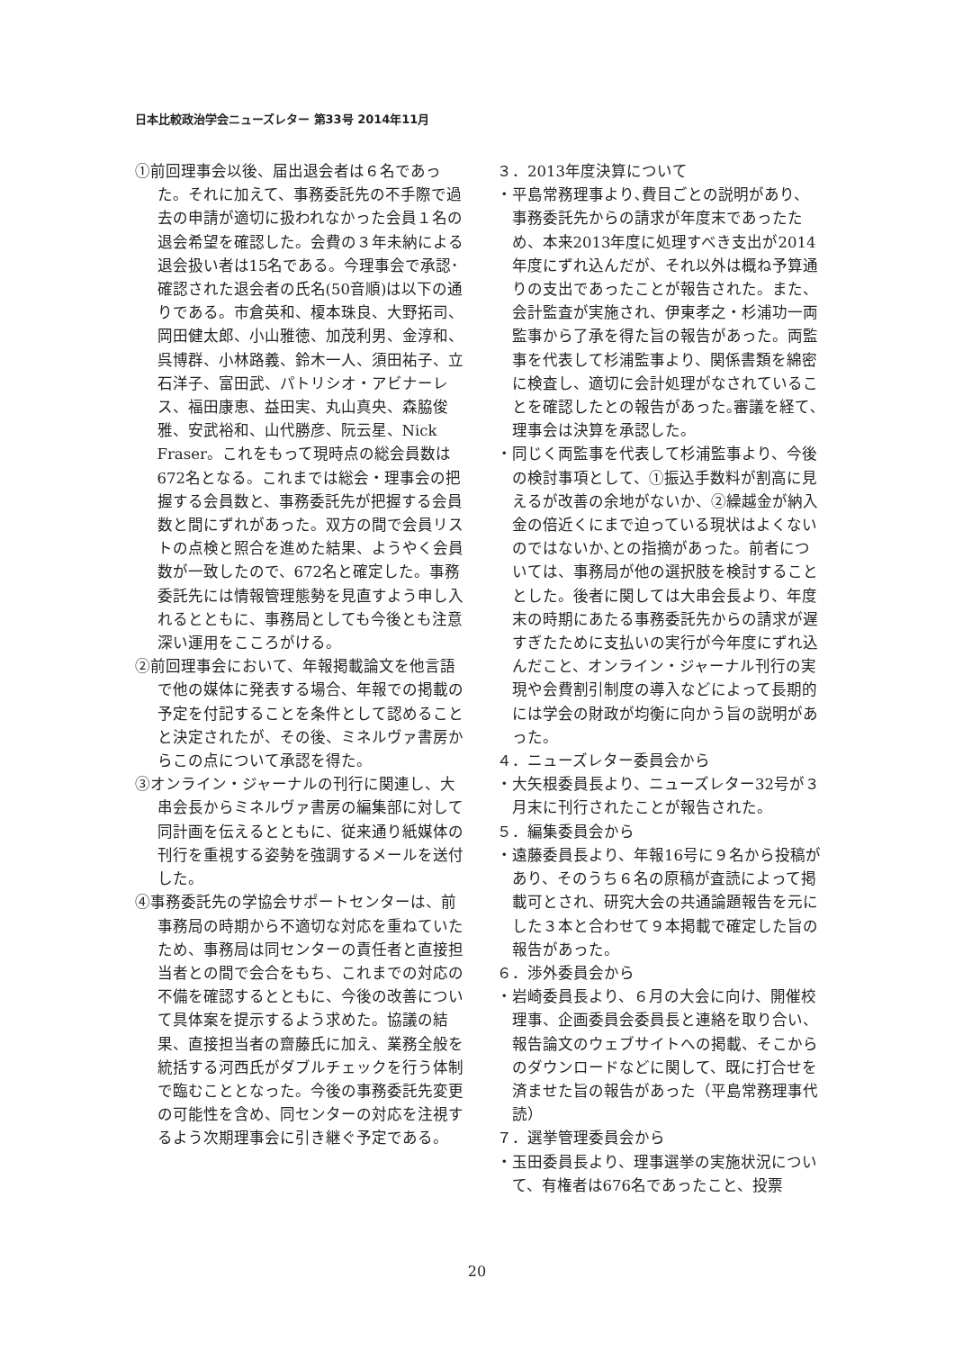日本比較政治学会ニューズレター 第33号 2014年11月
①前回理事会以後、届出退会者は６名であった。それに加えて、事務委託先の不手際で過去の申請が適切に扱われなかった会員１名の退会希望を確認した。会費の３年未納による退会扱い者は15名である。今理事会で承認･確認された退会者の氏名(50音順)は以下の通りである。市倉英和、榎本珠良、大野拓司、岡田健太郎、小山雅徳、加茂利男、金淳和、呉博群、小林路義、鈴木一人、須田祐子、立石洋子、富田武、パトリシオ・アビナーレス、福田康恵、益田実、丸山真央、森脇俊雅、安武裕和、山代勝彦、阮云星、Nick Fraser。これをもって現時点の総会員数は672名となる。これまでは総会・理事会の把握する会員数と、事務委託先が把握する会員数と間にずれがあった。双方の間で会員リストの点検と照合を進めた結果、ようやく会員数が一致したので、672名と確定した。事務委託先には情報管理態勢を見直すよう申し入れるとともに、事務局としても今後とも注意深い運用をこころがける。
②前回理事会において、年報掲載論文を他言語で他の媒体に発表する場合、年報での掲載の予定を付記することを条件として認めることと決定されたが、その後、ミネルヴァ書房からこの点について承認を得た。
③オンライン・ジャーナルの刊行に関連し、大串会長からミネルヴァ書房の編集部に対して同計画を伝えるとともに、従来通り紙媒体の刊行を重視する姿勢を強調するメールを送付した。
④事務委託先の学協会サポートセンターは、前事務局の時期から不適切な対応を重ねていたため、事務局は同センターの責任者と直接担当者との間で会合をもち、これまでの対応の不備を確認するとともに、今後の改善について具体案を提示するよう求めた。協議の結果、直接担当者の齋藤氏に加え、業務全般を統括する河西氏がダブルチェックを行う体制で臨むこととなった。今後の事務委託先変更の可能性を含め、同センターの対応を注視するよう次期理事会に引き継ぐ予定である。
３．2013年度決算について
・平島常務理事より､費目ごとの説明があり、事務委託先からの請求が年度末であったため、本来2013年度に処理すべき支出が2014年度にずれ込んだが、それ以外は概ね予算通りの支出であったことが報告された。また、会計監査が実施され、伊東孝之・杉浦功一両監事から了承を得た旨の報告があった。両監事を代表して杉浦監事より、関係書類を綿密に検査し、適切に会計処理がなされていることを確認したとの報告があった｡審議を経て､理事会は決算を承認した。
・同じく両監事を代表して杉浦監事より、今後の検討事項として、①振込手数料が割高に見えるが改善の余地がないか、②繰越金が納入金の倍近くにまで迫っている現状はよくないのではないか､との指摘があった。前者については、事務局が他の選択肢を検討することとした。後者に関しては大串会長より、年度末の時期にあたる事務委託先からの請求が遅すぎたために支払いの実行が今年度にずれ込んだこと、オンライン・ジャーナル刊行の実現や会費割引制度の導入などによって長期的には学会の財政が均衡に向かう旨の説明があった。
４．ニューズレター委員会から
・大矢根委員長より、ニューズレター32号が３月末に刊行されたことが報告された。
５．編集委員会から
・遠藤委員長より、年報16号に９名から投稿があり、そのうち６名の原稿が査読によって掲載可とされ、研究大会の共通論題報告を元にした３本と合わせて９本掲載で確定した旨の報告があった。
６．渉外委員会から
・岩崎委員長より、６月の大会に向け、開催校理事、企画委員会委員長と連絡を取り合い、報告論文のウェブサイトへの掲載、そこからのダウンロードなどに関して、既に打合せを済ませた旨の報告があった（平島常務理事代読）
７．選挙管理委員会から
・玉田委員長より、理事選挙の実施状況について、有権者は676名であったこと、投票
20